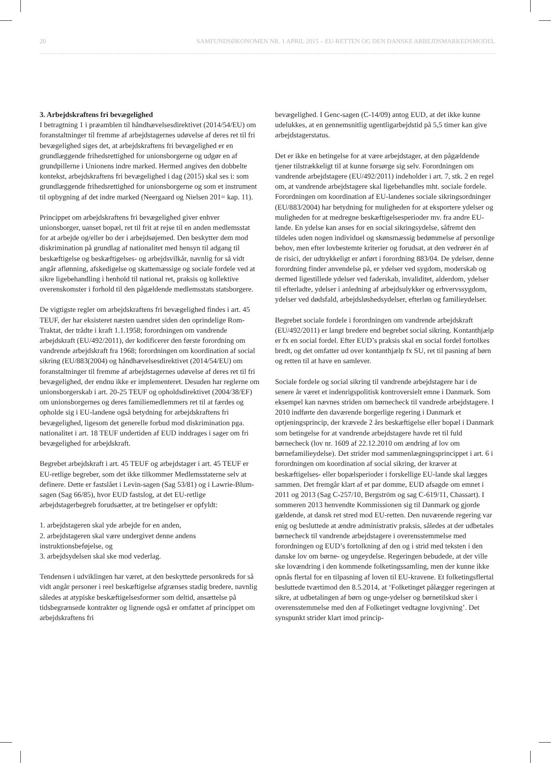20 SAMFUNDSØKONOMEN NR. 1 APRIL 2015 – EU-RETTEN OG DEN DANSKE ARBEJDSMARKEDSMODEL
3. Arbejdskraftens fri bevægelighed
I betragtning 1 i præamblen til håndhævelsesdirektivet (2014/54/EU) om foranstaltninger til fremme af arbejdstagernes udøvelse af deres ret til fri bevægelighed siges det, at arbejdskraftens fri bevægelighed er en grundlæggende frihedsrettighed for unionsborgerne og udgør en af grundpillerne i Unionens indre marked. Hermed angives den dobbelte kontekst, arbejdskraftens fri bevægelighed i dag (2015) skal ses i: som grundlæggende frihedsrettighed for unionsborgerne og som et instrument til opbygning af det indre marked (Neergaard og Nielsen 201= kap. 11).
Princippet om arbejdskraftens fri bevægelighed giver enhver unionsborger, uanset bopæl, ret til frit at rejse til en anden medlemsstat for at arbejde og/eller bo der i arbejdsøjemed. Den beskytter dem mod diskrimination på grundlag af nationalitet med hensyn til adgang til beskæftigelse og beskæftigelses- og arbejdsvilkår, navnlig for så vidt angår aflønning, afskedigelse og skattemæssige og sociale fordele ved at sikre ligebehandling i henhold til national ret, praksis og kollektive overenskomster i forhold til den pågældende medlemsstats statsborgere.
De vigtigste regler om arbejdskraftens fri bevægelighed findes i art. 45 TEUF, der har eksisteret næsten uændret siden den oprindelige Rom-Traktat, der trådte i kraft 1.1.1958; forordningen om vandrende arbejdskraft (EU/492/2011), der kodificerer den første forordning om vandrende arbejdskraft fra 1968; forordningen om koordination af social sikring (EU/883(2004) og håndhævelsesdirektivet (2014/54/EU) om foranstaltninger til fremme af arbejdstagernes udøvelse af deres ret til fri bevægelighed, der endnu ikke er implementeret. Desuden har reglerne om unionsborgerskab i art. 20-25 TEUF og opholdsdirektivet (2004/38/EF) om unionsborgernes og deres familiemedlemmers ret til at færdes og opholde sig i EU-landene også betydning for arbejdskraftens fri bevægelighed, ligesom det generelle forbud mod diskrimination pga. nationalitet i art. 18 TEUF undertiden af EUD inddrages i sager om fri bevægelighed for arbejdskraft.
Begrebet arbejdskraft i art. 45 TEUF og arbejdstager i art. 45 TEUF er EU-retlige begreber, som det ikke tilkommer Medlemsstaterne selv at definere. Dette er fastslået i Levin-sagen (Sag 53/81) og i Lawrie-Blum-sagen (Sag 66/85), hvor EUD fastslog, at det EU-retlige arbejdstagerbegreb forudsætter, at tre betingelser er opfyldt:
1. arbejdstageren skal yde arbejde for en anden,
2. arbejdstageren skal være undergivet denne andens instruktionsbeføjelse, og
3. arbejdsydelsen skal ske mod vederlag.
Tendensen i udviklingen har været, at den beskyttede personkreds for så vidt angår personer i reel beskæftigelse afgrænses stadig bredere, navnlig således at atypiske beskæftigelsesformer som deltid, ansættelse på tidsbegrænsede kontrakter og lignende også er omfattet af princippet om arbejdskraftens fri
bevægelighed. I Genc-sagen (C-14/09) antog EUD, at det ikke kunne udelukkes, at en gennemsnitlig ugentligarbejdstid på 5,5 timer kan give arbejdstagerstatus.
Det er ikke en betingelse for at være arbejdstager, at den pågældende tjener tilstrækkeligt til at kunne forsørge sig selv. Forordningen om vandrende arbejdstagere (EU/492/2011) indeholder i art. 7, stk. 2 en regel om, at vandrende arbejdstagere skal ligebehandles mht. sociale fordele. Forordningen om koordination af EU-landenes sociale sikringsordninger (EU/883/2004) har betydning for muligheden for at eksportere ydelser og muligheden for at medregne beskæftigelsesperioder mv. fra andre EU-lande. En ydelse kan anses for en social sikringsydelse, såfremt den tildeles uden nogen individuel og skønsmæssig bedømmelse af personlige behov, men efter lovbestemte kriterier og forudsat, at den vedrører én af de risici, der udtrykkeligt er anført i forordning 883/04. De ydelser, denne forordning finder anvendelse på, er ydelser ved sygdom, moderskab og dermed ligestillede ydelser ved faderskab, invaliditet, alderdom, ydelser til efterladte, ydelser i anledning af arbejdsulykker og erhvervssygdom, ydelser ved dødsfald, arbejdsløshedsydelser, efterløn og familieydelser.
Begrebet sociale fordele i forordningen om vandrende arbejdskraft (EU/492/2011) er langt bredere end begrebet social sikring. Kontanthjælp er fx en social fordel. Efter EUD’s praksis skal en social fordel fortolkes bredt, og det omfatter ud over kontanthjælp fx SU, ret til pasning af børn og retten til at have en samlever.
Sociale fordele og social sikring til vandrende arbejdstagere har i de senere år været et indenrigspolitisk kontroversielt emne i Danmark. Som eksempel kan nævnes striden om børnecheck til vandrede arbejdstagere. I 2010 indførte den daværende borgerlige regering i Danmark et optjeningsprincip, der krævede 2 års beskæftigelse eller bopæl i Danmark som betingelse for at vandrende arbejdstagere havde ret til fuld børnecheck (lov nr. 1609 af 22.12.2010 om ændring af lov om børnefamilieydelse). Det strider mod sammenlægningsprincippet i art. 6 i forordningen om koordination af social sikring, der kræver at beskæftigelses- eller bopælsperioder i forskellige EU-lande skal lægges sammen. Det fremgår klart af et par domme, EUD afsagde om emnet i 2011 og 2013 (Sag C-257/10, Bergström og sag C-619/11, Chassart). I sommeren 2013 henvendte Kommissionen sig til Danmark og gjorde gældende, at dansk ret stred mod EU-retten. Den nuværende regering var enig og besluttede at ændre administrativ praksis, således at der udbetales børnecheck til vandrende arbejdstagere i overensstemmelse med forordningen og EUD’s fortolkning af den og i strid med teksten i den danske lov om børne- og ungeydelse. Regeringen bebudede, at der ville ske lovændring i den kommende folketingssamling, men der kunne ikke opnås flertal for en tilpasning af loven til EU-kravene. Et folketingsflertal besluttede tværtimod den 8.5.2014, at ‘Folketinget pålægger regeringen at sikre, at udbetalingen af børn og unge-ydelser og børnetilskud sker i overensstemmelse med den af Folketinget vedtagne lovgivning’. Det synspunkt strider klart imod princip-